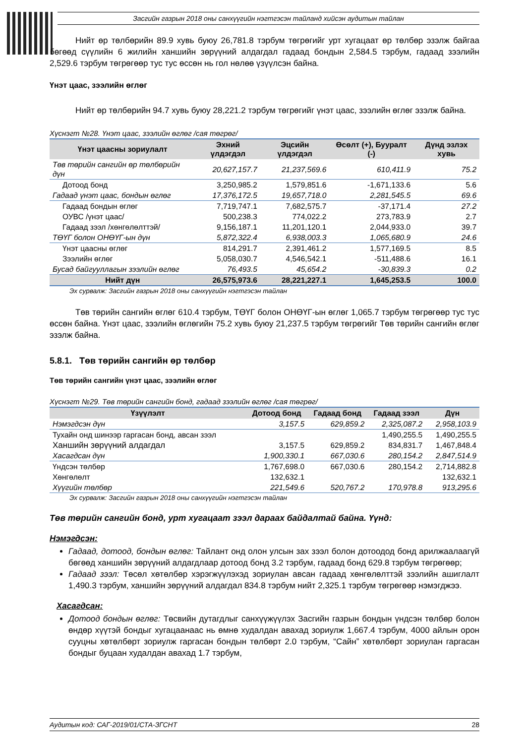Засгийн газрын 2018 оны санхүүгийн нэгтгэсэн тайланд хийсэн аудитын тайлан
Нийт өр төлбөрийн 89.9 хувь буюу 26,781.8 тэрбум төгрөгийг урт хугацаат өр төлбөр эзэлж байгаа бөгөөд сүүлийн 6 жилийн ханшийн зөрүүний алдагдал гадаад бондын 2,584.5 тэрбум, гадаад зээлийн 2,529.6 тэрбум төгрөгөөр тус тус өссөн нь гол нөлөө үзүүлсэн байна.
Үнэт цаас, зээлийн өглөг
Нийт өр төлбөрийн 94.7 хувь буюу 28,221.2 тэрбум төгрөгийг үнэт цаас, зээлийн өглөг эзэлж байна.
Хүснэгт №28. Үнэт цаас, зээлийн өглөг /сая төгрөг/
| Үнэт цаасны зориулалт | Эхний үлдэгдэл | Эцсийн үлдэгдэл | Өсөлт (+), Бууралт (-) | Дүнд эзлэх хувь |
| --- | --- | --- | --- | --- |
| Төв төрийн сангийн өр төлбөрийн дүн | 20,627,157.7 | 21,237,569.6 | 610,411.9 | 75.2 |
| Дотоод бонд | 3,250,985.2 | 1,579,851.6 | -1,671,133.6 | 5.6 |
| Гадаад үнэт цаас, бондын өглөг | 17,376,172.5 | 19,657,718.0 | 2,281,545.5 | 69.6 |
| Гадаад бондын өглөг | 7,719,747.1 | 7,682,575.7 | -37,171.4 | 27.2 |
| ОУВС /үнэт цаас/ | 500,238.3 | 774,022.2 | 273,783.9 | 2.7 |
| Гадаад зээл /хөнгөлөлттэй/ | 9,156,187.1 | 11,201,120.1 | 2,044,933.0 | 39.7 |
| ТӨҮГ болон ОНӨҮГ-ын дүн | 5,872,322.4 | 6,938,003.3 | 1,065,680.9 | 24.6 |
| Үнэт цаасны өглөг | 814,291.7 | 2,391,461.2 | 1,577,169.5 | 8.5 |
| Зээлийн өглөг | 5,058,030.7 | 4,546,542.1 | -511,488.6 | 16.1 |
| Бусад байгууллагын зээлийн өглөг | 76,493.5 | 45,654.2 | -30,839.3 | 0.2 |
| Нийт дүн | 26,575,973.6 | 28,221,227.1 | 1,645,253.5 | 100.0 |
Эх сурвалж: Засгийн газрын 2018 оны санхүүгийн нэгтгэсэн тайлан
Төв төрийн сангийн өглөг 610.4 тэрбум, ТӨҮГ болон ОНӨҮГ-ын өглөг 1,065.7 тэрбум төгрөгөөр тус тус өссөн байна. Үнэт цаас, зээлийн өглөгийн 75.2 хувь буюу 21,237.5 тэрбум төгрөгийг Төв төрийн сангийн өглөг эзэлж байна.
5.8.1. Төв төрийн сангийн өр төлбөр
Төв төрийн сангийн үнэт цаас, зээлийн өглөг
Хүснэгт №29. Төв төрийн сангийн бонд, гадаад зээлийн өглөг /сая төгрөг/
| Үзүүлэлт | Дотоод бонд | Гадаад бонд | Гадаад зээл | Дүн |
| --- | --- | --- | --- | --- |
| Нэмэгдсэн дүн | 3,157.5 | 629,859.2 | 2,325,087.2 | 2,958,103.9 |
| Тухайн онд шинээр гаргасан бонд, авсан зээл | | | 1,490,255.5 | 1,490,255.5 |
| Ханшийн зөрүүний алдагдал | 3,157.5 | 629,859.2 | 834,831.7 | 1,467,848.4 |
| Хасагдсан дүн | 1,900,330.1 | 667,030.6 | 280,154.2 | 2,847,514.9 |
| Үндсэн төлбөр | 1,767,698.0 | 667,030.6 | 280,154.2 | 2,714,882.8 |
| Хөнгөлөлт | 132,632.1 | | | 132,632.1 |
| Хүүгийн төлбөр | 221,549.6 | 520,767.2 | 170,978.8 | 913,295.6 |
Эх сурвалж: Засгийн газрын 2018 оны санхүүгийн нэгтгэсэн тайлан
Төв төрийн сангийн бонд, урт хугацаат зээл дараах байдалтай байна. Үүнд:
Нэмэгдсэн:
Гадаад, дотоод, бондын өглөг: Тайлант онд олон улсын зах зээл болон дотоодод бонд арилжаалаагүй бөгөөд ханшийн зөрүүний алдагдлаар дотоод бонд 3.2 тэрбум, гадаад бонд 629.8 тэрбум төгрөгөөр;
Гадаад зээл: Төсөл хөтөлбөр хэрэгжүүлэхэд зориулан авсан гадаад хөнгөлөлттэй зээлийн ашиглалт 1,490.3 тэрбум, ханшийн зөрүүний алдагдал 834.8 тэрбум нийт 2,325.1 тэрбум төгрөгөөр нэмэгджээ.
Хасагдсан:
Дотоод бондын өглөг: Төсвийн дутагдлыг санхүүжүүлэх Засгийн газрын бондын үндсэн төлбөр болон өндөр хүүтэй бондыг хугацаанаас нь өмнө худалдан авахад зориулж 1,667.4 тэрбум, 4000 айлын орон сууцны хөтөлбөрт зориулж гаргасан бондын төлбөрт 2.0 тэрбум, “Сайн” хөтөлбөрт зориулан гаргасан бондыг буцаан худалдан авахад 1.7 тэрбум,
Аудитын код: САГ-2019/01/СТА-ЗГСНТ 28